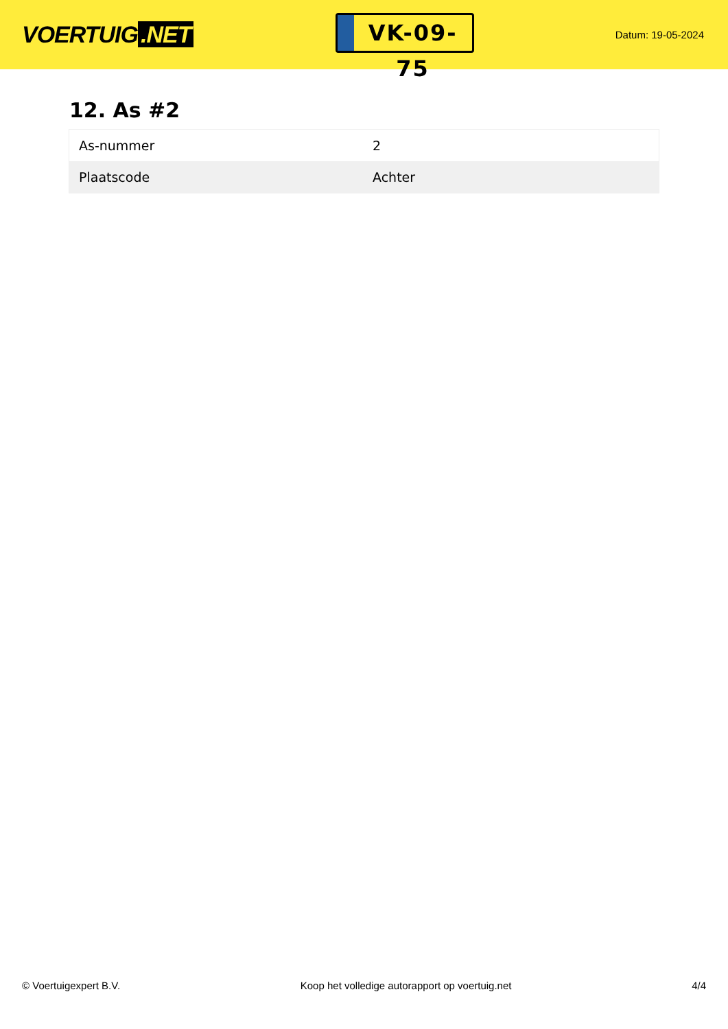VOERTUIG.NET
VK-09-75
Datum: 19-05-2024
12. As #2
| As-nummer | 2 |
| Plaatscode | Achter |
© Voertuigexpert B.V. Koop het volledige autorapport op voertuig.net 4/4